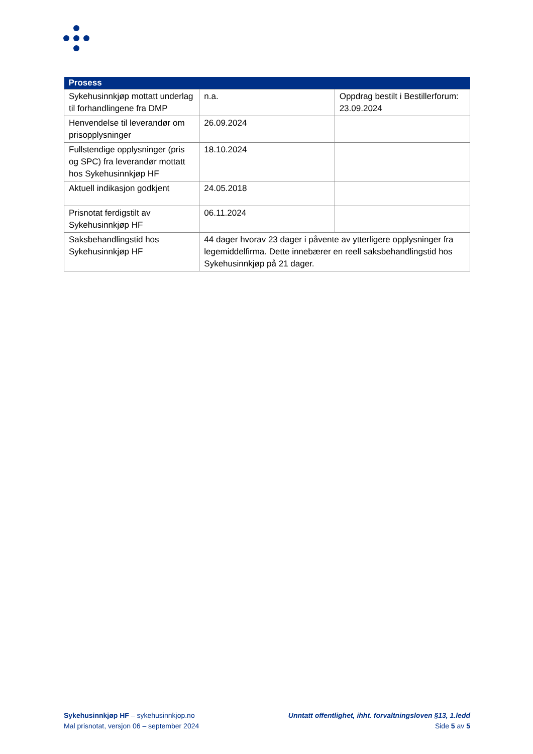| Prosess | | |
| --- | --- | --- |
| Sykehusinnkjøp mottatt underlag til forhandlingene fra DMP | n.a. | Oppdrag bestilt i Bestillerforum: 23.09.2024 |
| Henvendelse til leverandør om prisopplysninger | 26.09.2024 | |
| Fullstendige opplysninger (pris og SPC) fra leverandør mottatt hos Sykehusinnkjøp HF | 18.10.2024 | |
| Aktuell indikasjon godkjent | 24.05.2018 | |
| Prisnotat ferdigstilt av Sykehusinnkjøp HF | 06.11.2024 | |
| Saksbehandlingstid hos Sykehusinnkjøp HF | 44 dager hvorav 23 dager i påvente av ytterligere opplysninger fra legemiddelfirma. Dette innebærer en reell saksbehandlingstid hos Sykehusinnkjøp på 21 dager. | |
Sykehusinnkjøp HF – sykehusinnkjop.no
Mal prisnotat, versjon 06 – september 2024
Unntatt offentlighet, ihht. forvaltningsloven §13, 1.ledd
Side 5 av 5